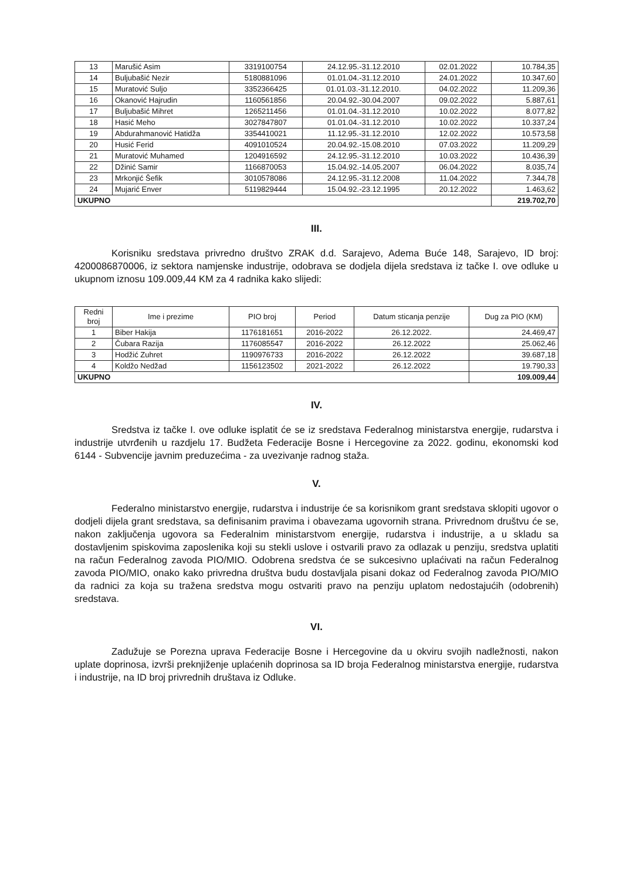| 13 | Marušić Asim | 3319100754 | 24.12.95.-31.12.2010 | 02.01.2022 | 10.784,35 |
| 14 | Buljubašić Nezir | 5180881096 | 01.01.04.-31.12.2010 | 24.01.2022 | 10.347,60 |
| 15 | Muratović Suljo | 3352366425 | 01.01.03.-31.12.2010. | 04.02.2022 | 11.209,36 |
| 16 | Okanović Hajrudin | 1160561856 | 20.04.92.-30.04.2007 | 09.02.2022 | 5.887,61 |
| 17 | Buljubašić Mihret | 1265211456 | 01.01.04.-31.12.2010 | 10.02.2022 | 8.077,82 |
| 18 | Hasić Meho | 3027847807 | 01.01.04.-31.12.2010 | 10.02.2022 | 10.337,24 |
| 19 | Abdurahmanović Hatidža | 3354410021 | 11.12.95.-31.12.2010 | 12.02.2022 | 10.573,58 |
| 20 | Husić Ferid | 4091010524 | 20.04.92.-15.08.2010 | 07.03.2022 | 11.209,29 |
| 21 | Muratović Muhamed | 1204916592 | 24.12.95.-31.12.2010 | 10.03.2022 | 10.436,39 |
| 22 | Džinić Samir | 1166870053 | 15.04.92.-14.05.2007 | 06.04.2022 | 8.035,74 |
| 23 | Mrkonjić Šefik | 3010578086 | 24.12.95.-31.12.2008 | 11.04.2022 | 7.344,78 |
| 24 | Mujarić Enver | 5119829444 | 15.04.92.-23.12.1995 | 20.12.2022 | 1.463,62 |
| UKUPNO | | | | | 219.702,70 |
III.
Korisniku sredstava privredno društvo ZRAK d.d. Sarajevo, Adema Buće 148, Sarajevo, ID broj: 4200086870006, iz sektora namjenske industrije, odobrava se dodjela dijela sredstava iz tačke I. ove odluke u ukupnom iznosu 109.009,44 KM za 4 radnika kako slijedi:
| Redni broj | Ime i prezime | PIO broj | Period | Datum sticanja penzije | Dug za PIO (KM) |
| --- | --- | --- | --- | --- | --- |
| 1 | Biber Hakija | 1176181651 | 2016-2022 | 26.12.2022. | 24.469,47 |
| 2 | Čubara Razija | 1176085547 | 2016-2022 | 26.12.2022 | 25.062,46 |
| 3 | Hodžić Zuhret | 1190976733 | 2016-2022 | 26.12.2022 | 39.687,18 |
| 4 | Koldžo Nedžad | 1156123502 | 2021-2022 | 26.12.2022 | 19.790,33 |
| UKUPNO | | | | | 109.009,44 |
IV.
Sredstva iz tačke I. ove odluke isplatit će se iz sredstava Federalnog ministarstva energije, rudarstva i industrije utvrđenih u razdjelu 17. Budžeta Federacije Bosne i Hercegovine za 2022. godinu, ekonomski kod 6144 - Subvencije javnim preduzećima - za uvezivanje radnog staža.
V.
Federalno ministarstvo energije, rudarstva i industrije će sa korisnikom grant sredstava sklopiti ugovor o dodjeli dijela grant sredstava, sa definisanim pravima i obavezama ugovornih strana. Privrednom društvu će se, nakon zaključenja ugovora sa Federalnim ministarstvom energije, rudarstva i industrije, a u skladu sa dostavljenim spiskovima zaposlenika koji su stekli uslove i ostvarili pravo za odlazak u penziju, sredstva uplatiti na račun Federalnog zavoda PIO/MIO. Odobrena sredstva će se sukcesivno uplaćivati na račun Federalnog zavoda PIO/MIO, onako kako privredna društva budu dostavljala pisani dokaz od Federalnog zavoda PIO/MIO da radnici za koja su tražena sredstva mogu ostvariti pravo na penziju uplatom nedostajućih (odobrenih) sredstava.
VI.
Zadužuje se Porezna uprava Federacije Bosne i Hercegovine da u okviru svojih nadležnosti, nakon uplate doprinosa, izvrši preknjiženje uplaćenih doprinosa sa ID broja Federalnog ministarstva energije, rudarstva i industrije, na ID broj privrednih društava iz Odluke.